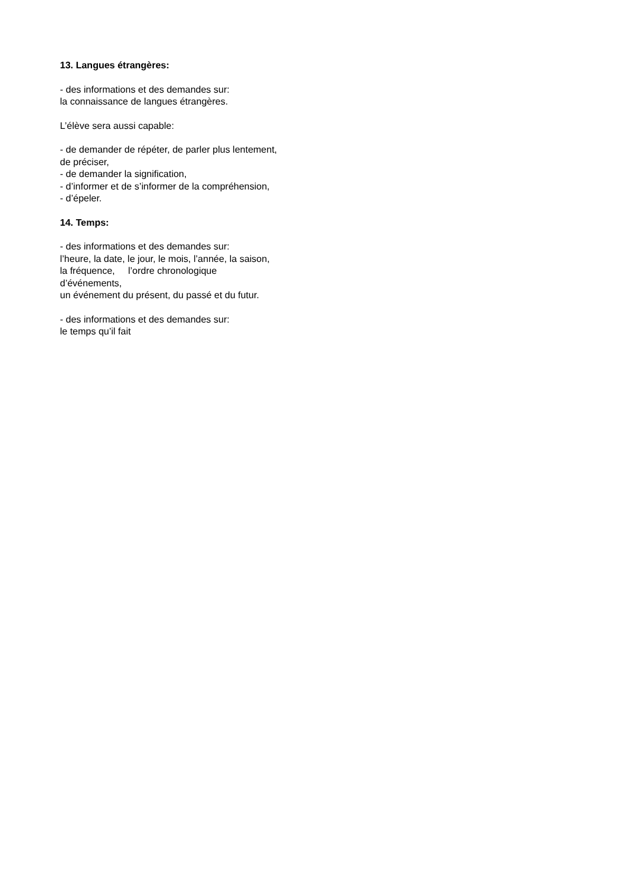13. Langues étrangères:
- des informations et des demandes sur:
la connaissance de langues étrangères.
L’élève sera aussi capable:
- de demander de répéter, de parler plus lentement,
de préciser,
- de demander la signification,
- d’informer et de s’informer de la compréhension,
- d’épeler.
14. Temps:
- des informations et des demandes sur:
l’heure, la date, le jour, le mois, l’année, la saison,
la fréquence, l’ordre chronologique
d’événements,
un événement du présent, du passé et du futur.
- des informations et des demandes sur:
le temps qu’il fait